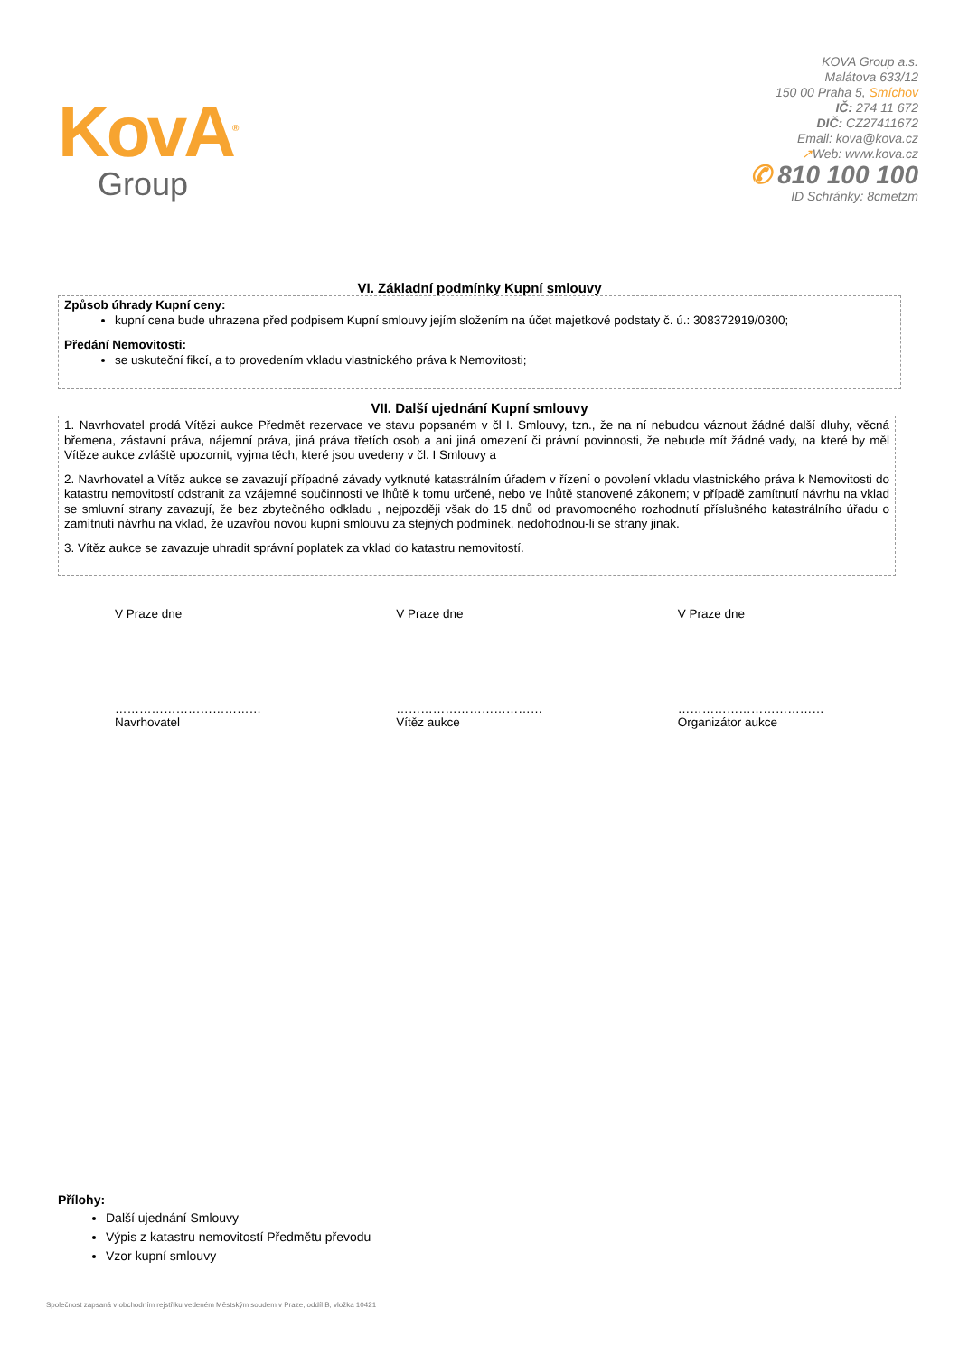KovA<sup>®</sup>
Group
KOVA Group a.s.
Malátova 633/12
150 00 Praha 5, Smíchov
IČ: 274 11 672
DIČ: CZ27411672
Email: kova@kova.cz
↗Web: www.kova.cz
✆ 810 100 100
ID Schránky: 8cmetzm
VI. Základní podmínky Kupní smlouvy
Způsob úhrady Kupní ceny:
kupní cena bude uhrazena před podpisem Kupní smlouvy jejím složením na účet majetkové podstaty č. ú.: 308372919/0300;
Předání Nemovitosti:
se uskuteční fikcí, a to provedením vkladu vlastnického práva k Nemovitosti;
VII. Další ujednání Kupní smlouvy
1. Navrhovatel prodá Vítězi aukce Předmět rezervace ve stavu popsaném v čl I. Smlouvy, tzn., že na ní nebudou váznout žádné další dluhy, věcná břemena, zástavní práva, nájemní práva, jiná práva třetích osob a ani jiná omezení či právní povinnosti, že nebude mít žádné vady, na které by měl Vítěze aukce zvláště upozornit, vyjma těch, které jsou uvedeny v čl. I Smlouvy a
2. Navrhovatel a Vítěz aukce se zavazují případné závady vytknuté katastrálním úřadem v řízení o povolení vkladu vlastnického práva k Nemovitosti do katastru nemovitostí odstranit za vzájemné součinnosti ve lhůtě k tomu určené, nebo ve lhůtě stanovené zákonem; v případě zamítnutí návrhu na vklad se smluvní strany zavazují, že bez zbytečného odkladu , nejpozději však do 15 dnů od pravomocného rozhodnutí příslušného katastrálního úřadu o zamítnutí návrhu na vklad, že uzavřou novou kupní smlouvu za stejných podmínek, nedohodnou-li se strany jinak.
3. Vítěz aukce se zavazuje uhradit správní poplatek za vklad do katastru nemovitostí.
V Praze dne V Praze dne V Praze dne
………………………………
Navrhovatel
………………………………
Vítěz aukce
………………………………
Organizátor aukce
Přílohy:
Další ujednání Smlouvy
Výpis z katastru nemovitostí Předmětu převodu
Vzor kupní smlouvy
Společnost zapsaná v obchodním rejstříku vedeném Městským soudem v Praze, oddíl B, vložka 10421